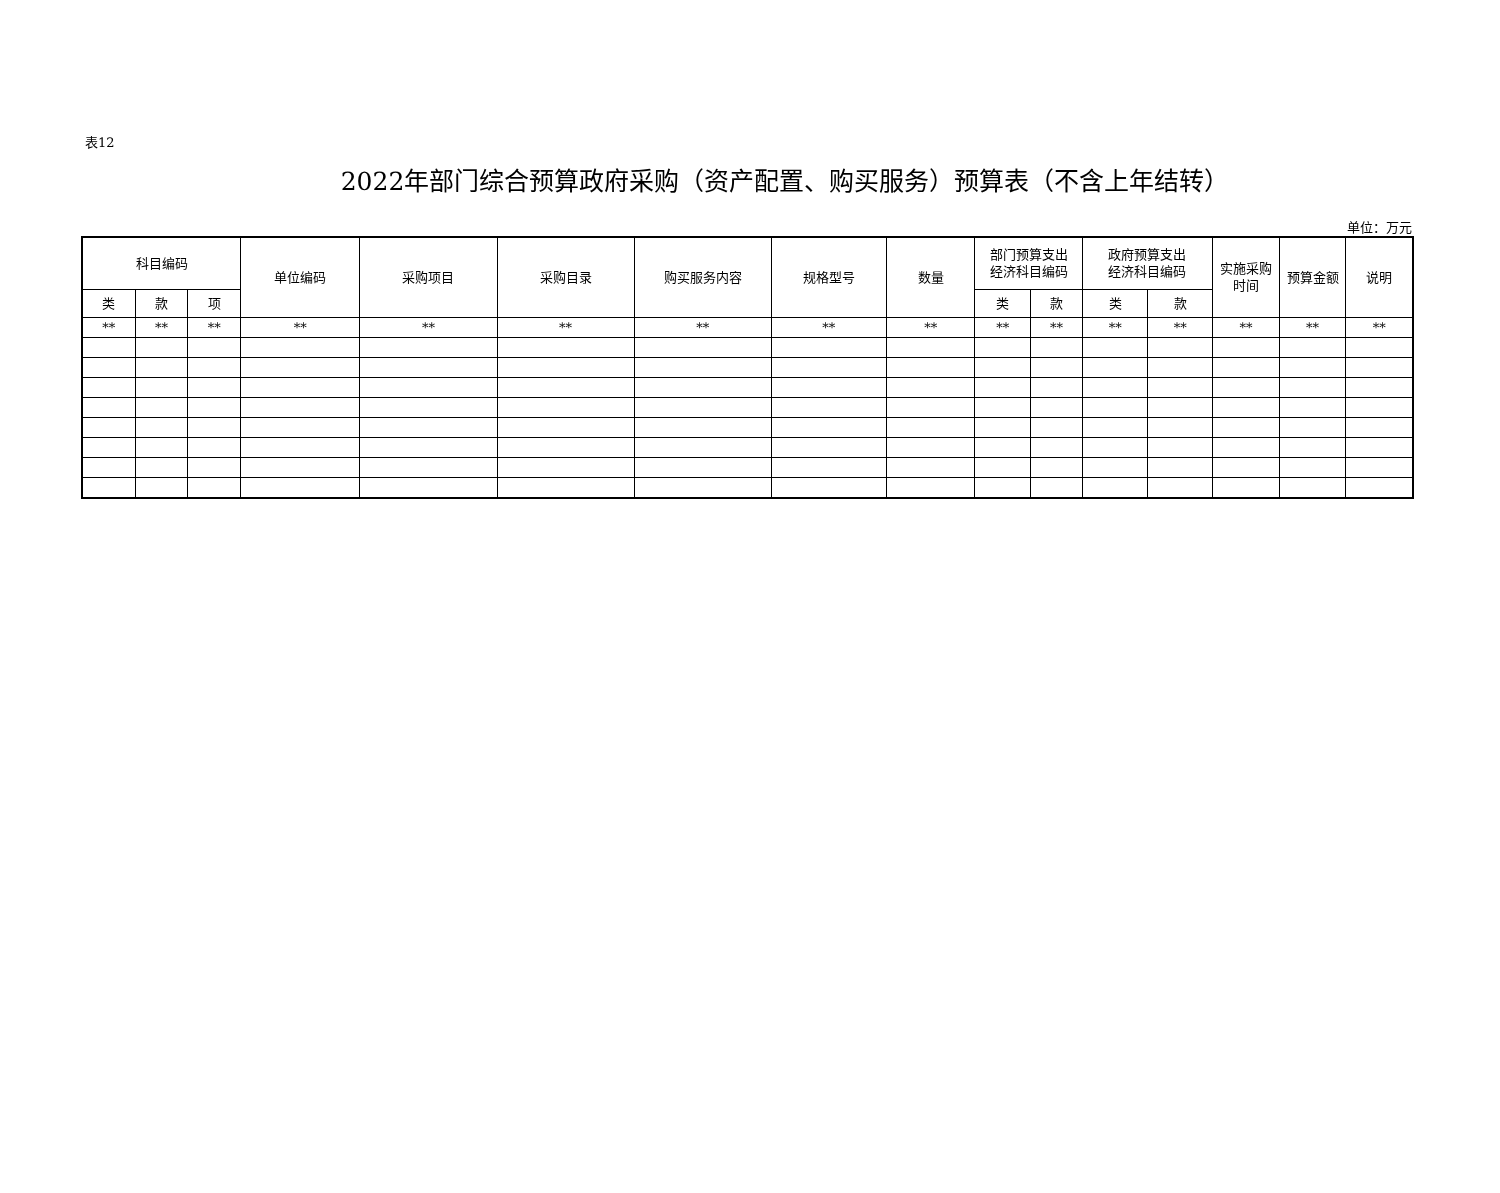表12
2022年部门综合预算政府采购（资产配置、购买服务）预算表（不含上年结转）
单位：万元
| 科目编码 | | | 单位编码 | 采购项目 | 采购目录 | 购买服务内容 | 规格型号 | 数量 | 部门预算支出 经济科目编码 | | 政府预算支出 经济科目编码 | | 实施采购 时间 | 预算金额 | 说明 |
| --- | --- | --- | --- | --- | --- | --- | --- | --- | --- | --- | --- | --- | --- | --- | --- |
| 类 | 款 | 项 | | | | | | | 类 | 款 | 类 | 款 | | | |
| ** | ** | ** | ** | ** | ** | ** | ** | ** | ** | ** | ** | ** | ** | ** | ** |